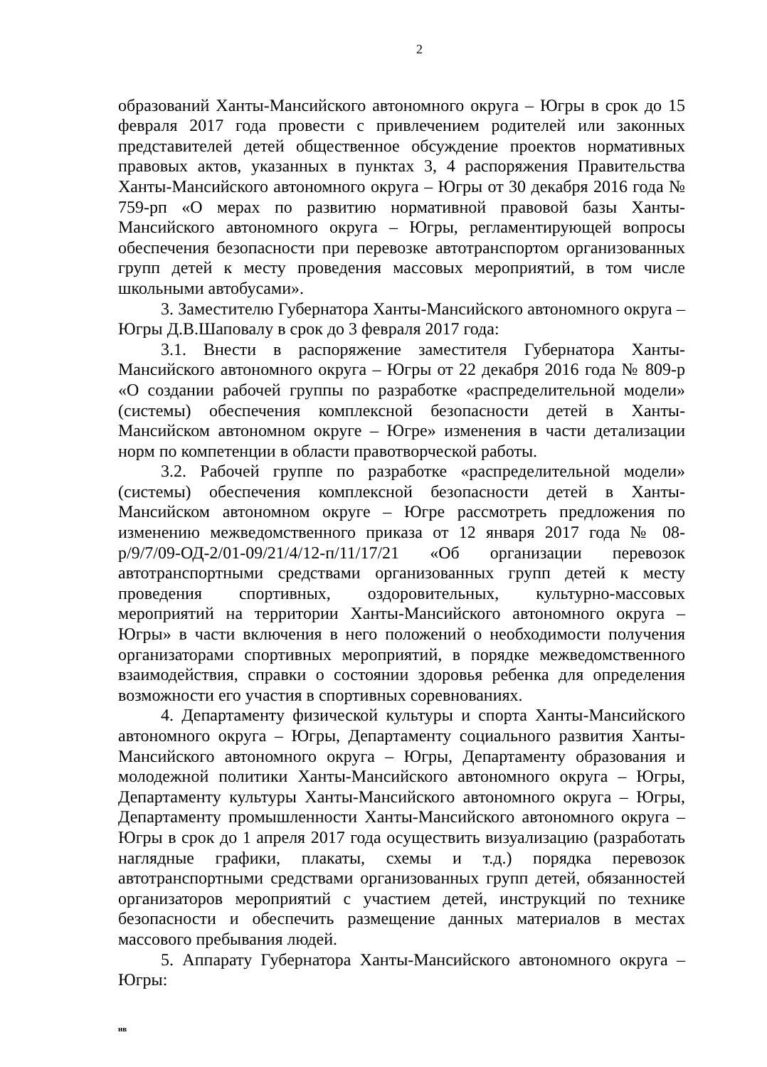2
образований Ханты-Мансийского автономного округа – Югры в срок до 15 февраля 2017 года провести с привлечением родителей или законных представителей детей общественное обсуждение проектов нормативных правовых актов, указанных в пунктах 3, 4 распоряжения Правительства Ханты-Мансийского автономного округа – Югры от 30 декабря 2016 года № 759-рп «О мерах по развитию нормативной правовой базы Ханты-Мансийского автономного округа – Югры, регламентирующей вопросы обеспечения безопасности при перевозке автотранспортом организованных групп детей к месту проведения массовых мероприятий, в том числе школьными автобусами».
3. Заместителю Губернатора Ханты-Мансийского автономного округа – Югры Д.В.Шаповалу в срок до 3 февраля 2017 года:
3.1. Внести в распоряжение заместителя Губернатора Ханты-Мансийского автономного округа – Югры от 22 декабря 2016 года № 809-р «О создании рабочей группы по разработке «распределительной модели» (системы) обеспечения комплексной безопасности детей в Ханты-Мансийском автономном округе – Югре» изменения в части детализации норм по компетенции в области правотворческой работы.
3.2. Рабочей группе по разработке «распределительной модели» (системы) обеспечения комплексной безопасности детей в Ханты-Мансийском автономном округе – Югре рассмотреть предложения по изменению межведомственного приказа от 12 января 2017 года № 08-р/9/7/09-ОД-2/01-09/21/4/12-п/11/17/21 «Об организации перевозок автотранспортными средствами организованных групп детей к месту проведения спортивных, оздоровительных, культурно-массовых мероприятий на территории Ханты-Мансийского автономного округа – Югры» в части включения в него положений о необходимости получения организаторами спортивных мероприятий, в порядке межведомственного взаимодействия, справки о состоянии здоровья ребенка для определения возможности его участия в спортивных соревнованиях.
4. Департаменту физической культуры и спорта Ханты-Мансийского автономного округа – Югры, Департаменту социального развития Ханты-Мансийского автономного округа – Югры, Департаменту образования и молодежной политики Ханты-Мансийского автономного округа – Югры, Департаменту культуры Ханты-Мансийского автономного округа – Югры, Департаменту промышленности Ханты-Мансийского автономного округа – Югры в срок до 1 апреля 2017 года осуществить визуализацию (разработать наглядные графики, плакаты, схемы и т.д.) порядка перевозок автотранспортными средствами организованных групп детей, обязанностей организаторов мероприятий с участием детей, инструкций по технике безопасности и обеспечить размещение данных материалов в местах массового пребывания людей.
5. Аппарату Губернатора Ханты-Мансийского автономного округа – Югры:
нв